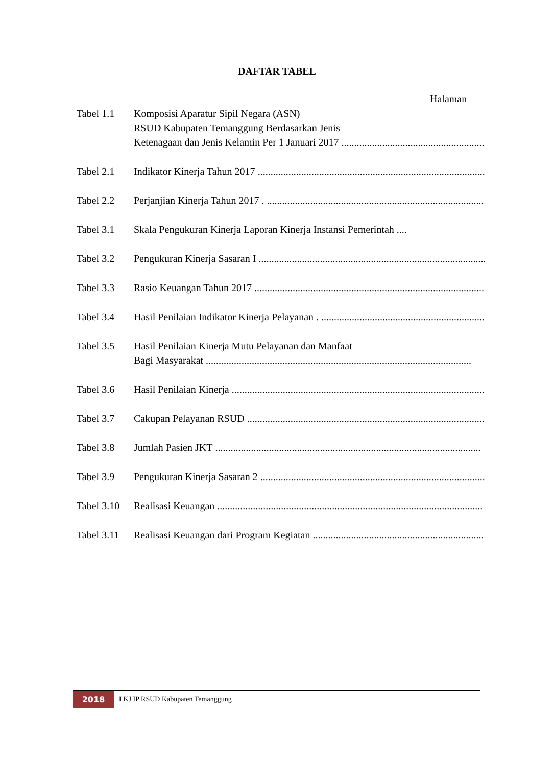DAFTAR TABEL
Halaman
| Tabel 1.1 | Komposisi Aparatur Sipil Negara (ASN) RSUD Kabupaten Temanggung Berdasarkan Jenis Ketenagaan dan Jenis Kelamin Per 1 Januari 2017 ........................................................................................ |
| Tabel 2.1 | Indikator Kinerja Tahun 2017 ........................................................................................................ |
| Tabel 2.2 | Perjanjian Kinerja Tahun 2017 . ........................................................................................................ |
| Tabel 3.1 | Skala Pengukuran Kinerja Laporan Kinerja Instansi Pemerintah .... |
| Tabel 3.2 | Pengukuran Kinerja Sasaran I ........................................................................................................ |
| Tabel 3.3 | Rasio Keuangan Tahun 2017 ........................................................................................................ |
| Tabel 3.4 | Hasil Penilaian Indikator Kinerja Pelayanan . ........................................................................................................ |
| Tabel 3.5 | Hasil Penilaian Kinerja Mutu Pelayanan dan Manfaat Bagi Masyarakat ........................................................................................................ |
| Tabel 3.6 | Hasil Penilaian Kinerja ........................................................................................................ |
| Tabel 3.7 | Cakupan Pelayanan RSUD ........................................................................................................ |
| Tabel 3.8 | Jumlah Pasien JKT ........................................................................................................ |
| Tabel 3.9 | Pengukuran Kinerja Sasaran 2 ........................................................................................................ |
| Tabel 3.10 | Realisasi Keuangan ........................................................................................................ |
| Tabel 3.11 | Realisasi Keuangan dari Program Kegiatan ........................................................................................................ |
2018
LKJ IP RSUD Kabupaten Temanggung